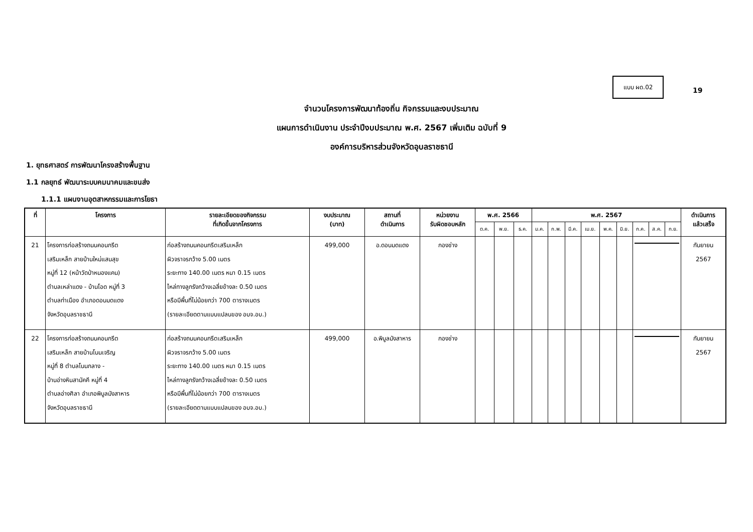แบบ ผด.02
19
จำนวนโครงการพัฒนาท้องถิ่น กิจกรรมและงบประมาณ
แผนการดำเนินงาน ประจำปีงบประมาณ พ.ศ. 2567 เพิ่มเติม ฉบับที่ 9
องค์การบริหารส่วนจังหวัดอุบลราชธานี
1. ยุทธศาสตร์ การพัฒนาโครงสร้างพื้นฐาน
1.1 กลยุทธ์ พัฒนาระบบคมนาคมและขนส่ง
1.1.1 แผนงานอุตสาหกรรมและการโยธา
| ที่ | โครงการ | รายละเอียดของกิจกรรม ที่เกิดขึ้นจากโครงการ | งบประมาณ (บาท) | สถานที่ ดำเนินการ | หน่วยงาน รับผิดชอบหลัก | พ.ศ. 2566 | | | พ.ศ. 2567 | | | | | | | | | ดำเนินการ แล้วเสร็จ |
| --- | --- | --- | --- | --- | --- | --- | --- | --- | --- | --- | --- | --- | --- | --- | --- | --- | --- | --- |
| | | | | | | ต.ค. | พ.ย. | ธ.ค. | ม.ค. | ก.พ. | มี.ค. | เม.ย. | พ.ค. | มิ.ย. | ก.ค. | ส.ค. | ก.ย. | |
| 21 | โครงการก่อสร้างถนนคอนกรีต เสริมเหล็ก สายบ้านใหม่แสนสุข หมู่ที่ 12 (หน้าวัดป่าหนองแคน) ตำบลเหล่าแดง - บ้านโอด หมู่ที่ 3 ตำบลท่าเมือง อำเภอดอนมดแดง จังหวัดอุบลราชธานี | ก่อสร้างถนนคอนกรีตเสริมเหล็ก ผิวจราจรกว้าง 5.00 เมตร ระยะทาง 140.00 เมตร หนา 0.15 เมตร ไหล่ทางลูกรังกว้างเฉลี่ยข้างละ 0.50 เมตร หรือมีพื้นที่ไม่น้อยกว่า 700 ตารางเมตร (รายละเอียดตามแบบแปลนของ อบจ.อบ.) | 499,000 | อ.ดอนมดแดง | กองช่าง | | | | | | | | | | | | | กันยายน 2567 |
| 22 | โครงการก่อสร้างถนนคอนกรีต เสริมเหล็ก สายบ้านโนนเจริญ หมู่ที่ 8 ตำบลโนนกลาง - บ้านอ่างหินสามัคคี หมู่ที่ 4 ตำบลอ่างศิลา อำเภอพิบูลมังสาหาร จังหวัดอุบลราชธานี | ก่อสร้างถนนคอนกรีตเสริมเหล็ก ผิวจราจรกว้าง 5.00 เมตร ระยะทาง 140.00 เมตร หนา 0.15 เมตร ไหล่ทางลูกรังกว้างเฉลี่ยข้างละ 0.50 เมตร หรือมีพื้นที่ไม่น้อยกว่า 700 ตารางเมตร (รายละเอียดตามแบบแปลนของ อบจ.อบ.) | 499,000 | อ.พิบูลมังสาหาร | กองช่าง | | | | | | | | | | | | | กันยายน 2567 |